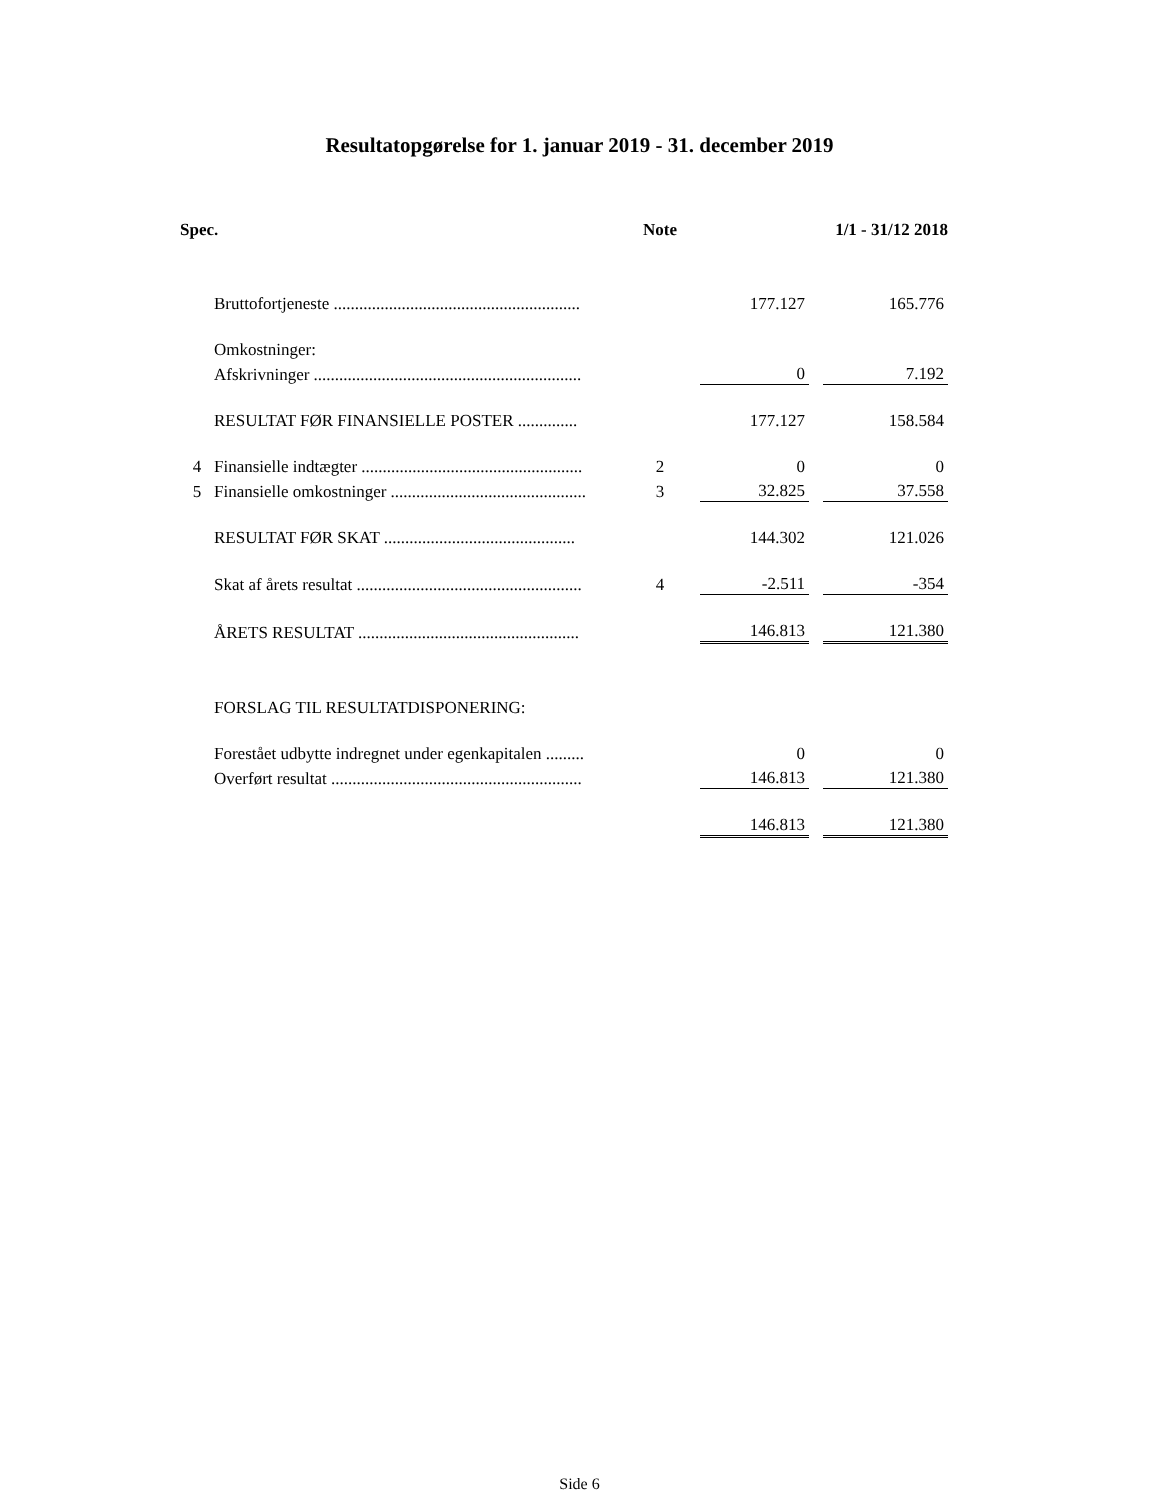Resultatopgørelse for 1. januar 2019 - 31. december 2019
| Spec. | | Note | | | | 1/1 - 31/12 2018 |
| | Bruttofortjeneste .......................................................... | | | 177.127 | | 165.776 |
| | Omkostninger: | | | | | |
| | Afskrivninger ............................................................... | | | 0 | | 7.192 |
| | RESULTAT FØR FINANSIELLE POSTER .............. | | | 177.127 | | 158.584 |
| 4 | Finansielle indtægter .................................................... | 2 | | 0 | | 0 |
| 5 | Finansielle omkostninger .............................................. | 3 | | 32.825 | | 37.558 |
| | RESULTAT FØR SKAT ............................................. | | | 144.302 | | 121.026 |
| | Skat af årets resultat ..................................................... | 4 | | -2.511 | | -354 |
| | ÅRETS RESULTAT .................................................... | | | 146.813 | | 121.380 |
| | FORSLAG TIL RESULTATDISPONERING: | | | | | |
| | Forestået udbytte indregnet under egenkapitalen ......... | | | 0 | | 0 |
| | Overført resultat ........................................................... | | | 146.813 | | 121.380 |
| | | | | 146.813 | | 121.380 |
Side 6